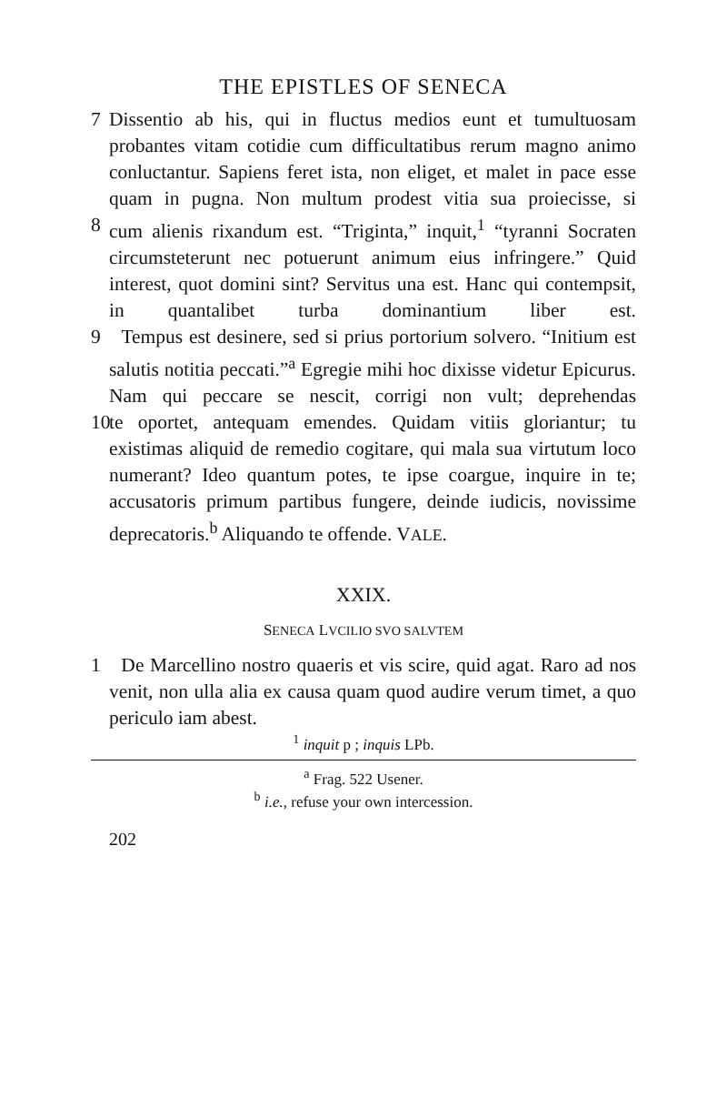THE EPISTLES OF SENECA
7 Dissentio ab his, qui in fluctus medios eunt et tumultuosam probantes vitam cotidie cum difficultatibus rerum magno animo conluctantur. Sapiens feret ista, non eliget, et malet in pace esse quam in pugna. Non multum prodest vitia sua proiecisse, si
8 cum alienis rixandum est. “Triginta,” inquit,<sup>1</sup> “tyranni Socraten circumsteterunt nec potuerunt animum eius infringere.” Quid interest, quot domini sint? Servitus una est. Hanc qui contempsit, in quantalibet turba dominantium liber est.
9 Tempus est desinere, sed si prius portorium solvero. “Initium est salutis notitia peccati.”<sup>a</sup> Egregie mihi hoc dixisse videtur Epicurus. Nam qui peccare se nescit, corrigi non vult; deprehendas
10 te oportet, antequam emendes. Quidam vitiis gloriantur; tu existimas aliquid de remedio cogitare, qui mala sua virtutum loco numerant? Ideo quantum potes, te ipse coargue, inquire in te; accusatoris primum partibus fungere, deinde iudicis, novissime deprecatoris.<sup>b</sup> Aliquando te offende. VALE.
XXIX.
SENECA LVCILIO SVO SALVTEM
1 De Marcellino nostro quaeris et vis scire, quid agat. Raro ad nos venit, non ulla alia ex causa quam quod audire verum timet, a quo periculo iam abest.
<sup>1</sup> inquit p ; inquis LPb.
<sup>a</sup> Frag. 522 Usener.
<sup>b</sup> i.e., refuse your own intercession.
202